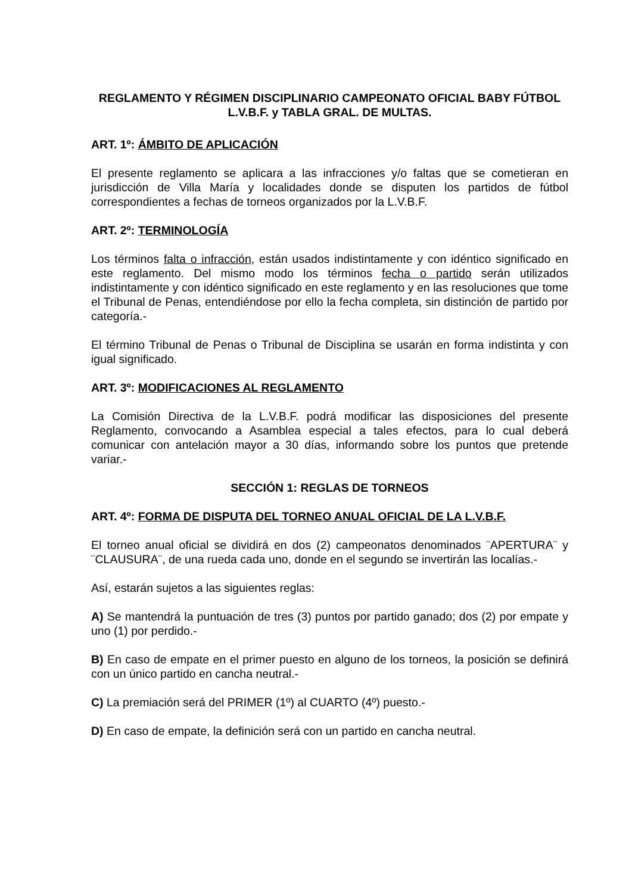REGLAMENTO Y RÉGIMEN DISCIPLINARIO CAMPEONATO OFICIAL BABY FÚTBOL L.V.B.F. y TABLA GRAL. DE MULTAS.
ART. 1º: ÁMBITO DE APLICACIÓN
El presente reglamento se aplicara a las infracciones y/o faltas que se cometieran en jurisdicción de Villa María y localidades donde se disputen los partidos de fútbol correspondientes a fechas de torneos organizados por la L.V.B.F.
ART. 2º: TERMINOLOGÍA
Los términos falta o infracción, están usados indistintamente y con idéntico significado en este reglamento. Del mismo modo los términos fecha o partido serán utilizados indistintamente y con idéntico significado en este reglamento y en las resoluciones que tome el Tribunal de Penas, entendiéndose por ello la fecha completa, sin distinción de partido por categoría.-
El término Tribunal de Penas o Tribunal de Disciplina se usarán en forma indistinta y con igual significado.
ART. 3º: MODIFICACIONES AL REGLAMENTO
La Comisión Directiva de la L.V.B.F. podrá modificar las disposiciones del presente Reglamento, convocando a Asamblea especial a tales efectos, para lo cual deberá comunicar con antelación mayor a 30 días, informando sobre los puntos que pretende variar.-
SECCIÓN 1: REGLAS DE TORNEOS
ART. 4º: FORMA DE DISPUTA DEL TORNEO ANUAL OFICIAL DE LA L.V.B.F.
El torneo anual oficial se dividirá en dos (2) campeonatos denominados ¨APERTURA¨ y ¨CLAUSURA¨, de una rueda cada uno, donde en el segundo se invertirán las localías.-
Así, estarán sujetos a las siguientes reglas:
A) Se mantendrá la puntuación de tres (3) puntos por partido ganado; dos (2) por empate y uno (1) por perdido.-
B) En caso de empate en el primer puesto en alguno de los torneos, la posición se definirá con un único partido en cancha neutral.-
C) La premiación será del PRIMER (1º) al CUARTO (4º) puesto.-
D) En caso de empate, la definición será con un partido en cancha neutral.